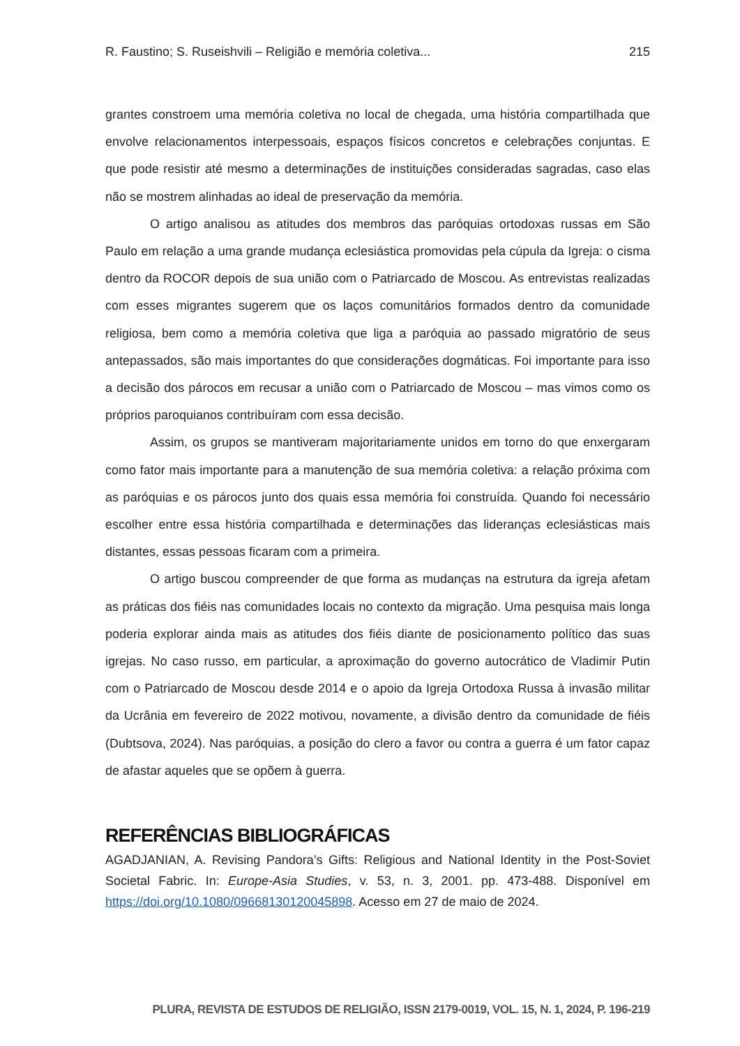R. Faustino; S. Ruseishvili – Religião e memória coletiva... 215
grantes constroem uma memória coletiva no local de chegada, uma história compartilhada que envolve relacionamentos interpessoais, espaços físicos concretos e celebrações conjuntas. E que pode resistir até mesmo a determinações de instituições consideradas sagradas, caso elas não se mostrem alinhadas ao ideal de preservação da memória.
O artigo analisou as atitudes dos membros das paróquias ortodoxas russas em São Paulo em relação a uma grande mudança eclesiástica promovidas pela cúpula da Igreja: o cisma dentro da ROCOR depois de sua união com o Patriarcado de Moscou. As entrevistas realizadas com esses migrantes sugerem que os laços comunitários formados dentro da comunidade religiosa, bem como a memória coletiva que liga a paróquia ao passado migratório de seus antepassados, são mais importantes do que considerações dogmáticas. Foi importante para isso a decisão dos párocos em recusar a união com o Patriarcado de Moscou – mas vimos como os próprios paroquianos contribuíram com essa decisão.
Assim, os grupos se mantiveram majoritariamente unidos em torno do que enxergaram como fator mais importante para a manutenção de sua memória coletiva: a relação próxima com as paróquias e os párocos junto dos quais essa memória foi construída. Quando foi necessário escolher entre essa história compartilhada e determinações das lideranças eclesiásticas mais distantes, essas pessoas ficaram com a primeira.
O artigo buscou compreender de que forma as mudanças na estrutura da igreja afetam as práticas dos fiéis nas comunidades locais no contexto da migração. Uma pesquisa mais longa poderia explorar ainda mais as atitudes dos fiéis diante de posicionamento político das suas igrejas. No caso russo, em particular, a aproximação do governo autocrático de Vladimir Putin com o Patriarcado de Moscou desde 2014 e o apoio da Igreja Ortodoxa Russa à invasão militar da Ucrânia em fevereiro de 2022 motivou, novamente, a divisão dentro da comunidade de fiéis (Dubtsova, 2024). Nas paróquias, a posição do clero a favor ou contra a guerra é um fator capaz de afastar aqueles que se opõem à guerra.
REFERÊNCIAS BIBLIOGRÁFICAS
AGADJANIAN, A. Revising Pandora’s Gifts: Religious and National Identity in the Post-Soviet Societal Fabric. In: Europe-Asia Studies, v. 53, n. 3, 2001. pp. 473-488. Disponível em https://doi.org/10.1080/09668130120045898. Acesso em 27 de maio de 2024.
PLURA, REVISTA DE ESTUDOS DE RELIGIÃO, ISSN 2179-0019, VOL. 15, N. 1, 2024, P. 196-219